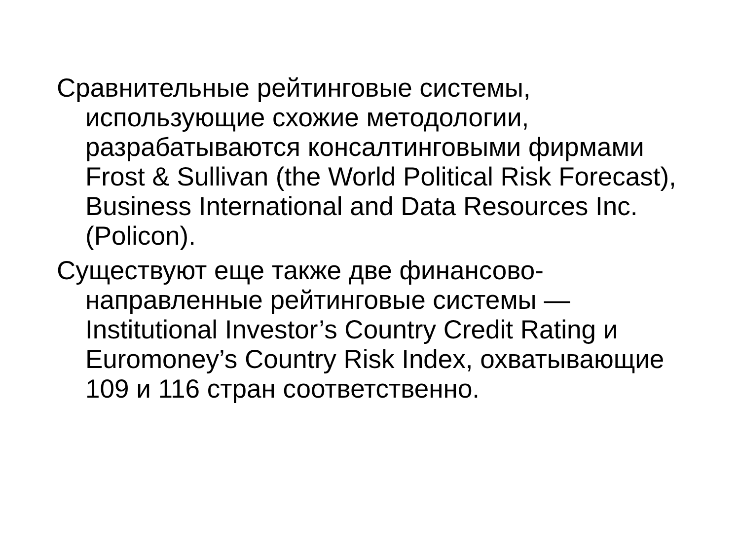Сравнительные рейтинговые системы, использующие схожие методологии, разрабатываются консалтинговыми фирмами Frost & Sullivan (the World Political Risk Forecast), Business International and Data Resources Inc. (Policon).
Существуют еще также две финансово-направленные рейтинговые системы — Institutional Investor’s Country Credit Rating и Euromoney’s Country Risk Index, охватывающие 109 и 116 стран соответственно.